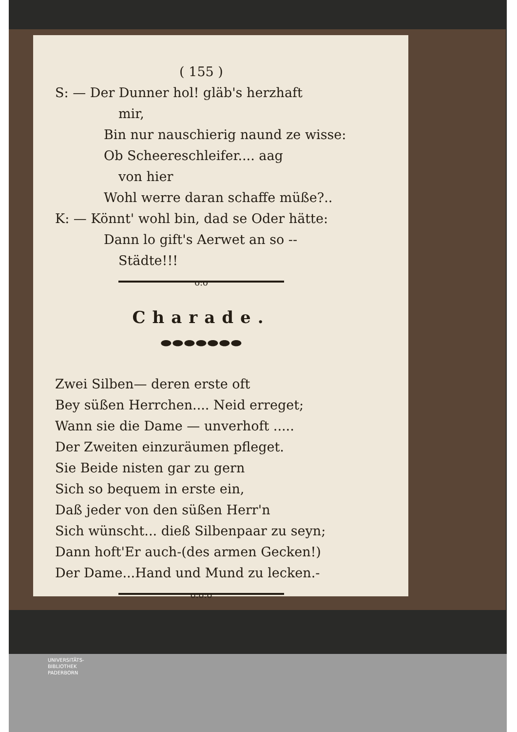( 155 )
S: — Der Dunner hol! gläb's herzhaft
mir,
Bin nur nauschierig naund ze wisse:
Ob Scheereschleifer.... aag
von hier
Wohl werre daran schaffe müße?..
K: — Könnt' wohl bin, dad se Oder hätte:
Dann lo gift's Aerwet an so --
Städte!!!
o:o
Charade.
⬬⬬⬬⬬⬬⬬⬬
Zwei Silben— deren erste oft
Bey süßen Herrchen.... Neid erreget;
Wann sie die Dame — unverhoft .....
Der Zweiten einzuräumen pfleget.
Sie Beide nisten gar zu gern
Sich so bequem in erste ein,
Daß jeder von den süßen Herr'n
Sich wünscht... dieß Silbenpaar zu seyn;
Dann hoft'Er auch-(des armen Gecken!)
Der Dame...Hand und Mund zu lecken.-
o:o:o
UNIVERSITÄTS-
BIBLIOTHEK
PADERBORN